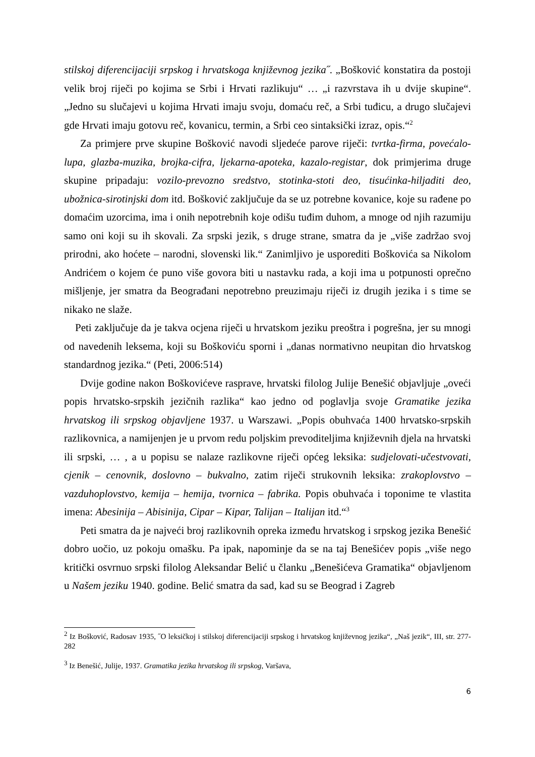stilskoj diferencijaciji srpskog i hrvatskoga književnog jezika˝. „Bošković konstatira da postoji velik broj riječi po kojima se Srbi i Hrvati razlikuju“ … „i razvrstava ih u dvije skupine“. „Jedno su slučajevi u kojima Hrvati imaju svoju, domaću reč, a Srbi tuđicu, a drugo slučajevi gde Hrvati imaju gotovu reč, kovanicu, termin, a Srbi ceo sintaksički izraz, opis.“<sup>2</sup>
Za primjere prve skupine Bošković navodi sljedeće parove riječi: tvrtka-firma, povećalo-lupa, glazba-muzika, brojka-cifra, ljekarna-apoteka, kazalo-registar, dok primjerima druge skupine pripadaju: vozilo-prevozno sredstvo, stotinka-stoti deo, tisućinka-hiljaditi deo, ubožnica-sirotinjski dom itd. Bošković zaključuje da se uz potrebne kovanice, koje su rađene po domaćim uzorcima, ima i onih nepotrebnih koje odišu tuđim duhom, a mnoge od njih razumiju samo oni koji su ih skovali. Za srpski jezik, s druge strane, smatra da je „više zadržao svoj prirodni, ako hoćete – narodni, slovenski lik.“ Zanimljivo je usporediti Boškovića sa Nikolom Andrićem o kojem će puno više govora biti u nastavku rada, a koji ima u potpunosti oprečno mišljenje, jer smatra da Beograđani nepotrebno preuzimaju riječi iz drugih jezika i s time se nikako ne slaže.
Peti zaključuje da je takva ocjena riječi u hrvatskom jeziku preoštra i pogrešna, jer su mnogi od navedenih leksema, koji su Boškoviću sporni i „danas normativno neupitan dio hrvatskog standardnog jezika.“ (Peti, 2006:514)
Dvije godine nakon Boškovićeve rasprave, hrvatski filolog Julije Benešić objavljuje „oveći popis hrvatsko-srpskih jezičnih razlika“ kao jedno od poglavlja svoje Gramatike jezika hrvatskog ili srpskog objavljene 1937. u Warszawi. „Popis obuhvaća 1400 hrvatsko-srpskih razlikovnica, a namijenjen je u prvom redu poljskim prevoditeljima književnih djela na hrvatski ili srpski, … , a u popisu se nalaze razlikovne riječi općeg leksika: sudjelovati-učestvovati, cjenik – cenovnik, doslovno – bukvalno, zatim riječi strukovnih leksika: zrakoplovstvo – vazduhoplovstvo, kemija – hemija, tvornica – fabrika. Popis obuhvaća i toponime te vlastita imena: Abesinija – Abisinija, Cipar – Kipar, Talijan – Italijan itd.“<sup>3</sup>
Peti smatra da je najveći broj razlikovnih opreka između hrvatskog i srpskog jezika Benešić dobro uočio, uz pokoju omašku. Pa ipak, napominje da se na taj Benešićev popis „više nego kritički osvrnuo srpski filolog Aleksandar Belić u članku „Benešićeva Gramatika“ objavljenom u Našem jeziku 1940. godine. Belić smatra da sad, kad su se Beograd i Zagreb
<sup>2</sup> Iz Bošković, Radosav 1935, ˝O leksičkoj i stilskoj diferencijaciji srpskog i hrvatskog književnog jezika“, „Naš jezik“, III, str. 277-282
<sup>3</sup> Iz Benešić, Julije, 1937. Gramatika jezika hrvatskog ili srpskog, Varšava,
6